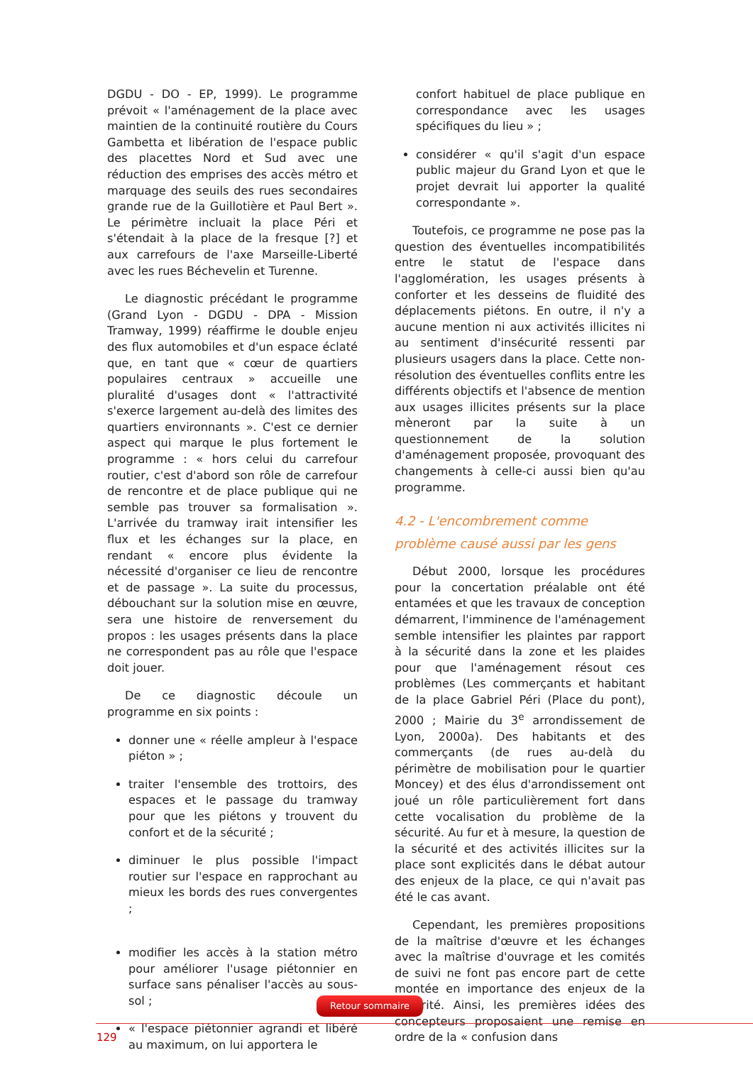DGDU - DO - EP, 1999). Le programme prévoit « l'aménagement de la place avec maintien de la continuité routière du Cours Gambetta et libération de l'espace public des placettes Nord et Sud avec une réduction des emprises des accès métro et marquage des seuils des rues secondaires grande rue de la Guillotière et Paul Bert ». Le périmètre incluait la place Péri et s'étendait à la place de la fresque [?] et aux carrefours de l'axe Marseille-Liberté avec les rues Béchevelin et Turenne.
Le diagnostic précédant le programme (Grand Lyon - DGDU - DPA - Mission Tramway, 1999) réaffirme le double enjeu des flux automobiles et d'un espace éclaté que, en tant que « cœur de quartiers populaires centraux » accueille une pluralité d'usages dont « l'attractivité s'exerce largement au-delà des limites des quartiers environnants ». C'est ce dernier aspect qui marque le plus fortement le programme : « hors celui du carrefour routier, c'est d'abord son rôle de carrefour de rencontre et de place publique qui ne semble pas trouver sa formalisation ». L'arrivée du tramway irait intensifier les flux et les échanges sur la place, en rendant « encore plus évidente la nécessité d'organiser ce lieu de rencontre et de passage ». La suite du processus, débouchant sur la solution mise en œuvre, sera une histoire de renversement du propos : les usages présents dans la place ne correspondent pas au rôle que l'espace doit jouer.
De ce diagnostic découle un programme en six points :
donner une « réelle ampleur à l'espace piéton » ;
traiter l'ensemble des trottoirs, des espaces et le passage du tramway pour que les piétons y trouvent du confort et de la sécurité ;
diminuer le plus possible l'impact routier sur l'espace en rapprochant au mieux les bords des rues convergentes ;
modifier les accès à la station métro pour améliorer l'usage piétonnier en surface sans pénaliser l'accès au sous-sol ;
« l'espace piétonnier agrandi et libéré au maximum, on lui apportera le
confort habituel de place publique en correspondance avec les usages spécifiques du lieu » ;
considérer « qu'il s'agit d'un espace public majeur du Grand Lyon et que le projet devrait lui apporter la qualité correspondante ».
Toutefois, ce programme ne pose pas la question des éventuelles incompatibilités entre le statut de l'espace dans l'agglomération, les usages présents à conforter et les desseins de fluidité des déplacements piétons. En outre, il n'y a aucune mention ni aux activités illicites ni au sentiment d'insécurité ressenti par plusieurs usagers dans la place. Cette non-résolution des éventuelles conflits entre les différents objectifs et l'absence de mention aux usages illicites présents sur la place mèneront par la suite à un questionnement de la solution d'aménagement proposée, provoquant des changements à celle-ci aussi bien qu'au programme.
4.2 - L'encombrement comme problème causé aussi par les gens
Début 2000, lorsque les procédures pour la concertation préalable ont été entamées et que les travaux de conception démarrent, l'imminence de l'aménagement semble intensifier les plaintes par rapport à la sécurité dans la zone et les plaides pour que l'aménagement résout ces problèmes (Les commerçants et habitant de la place Gabriel Péri (Place du pont), 2000 ; Mairie du 3<sup>e</sup> arrondissement de Lyon, 2000a). Des habitants et des commerçants (de rues au-delà du périmètre de mobilisation pour le quartier Moncey) et des élus d'arrondissement ont joué un rôle particulièrement fort dans cette vocalisation du problème de la sécurité. Au fur et à mesure, la question de la sécurité et des activités illicites sur la place sont explicités dans le débat autour des enjeux de la place, ce qui n'avait pas été le cas avant.
Cependant, les premières propositions de la maîtrise d'œuvre et les échanges avec la maîtrise d'ouvrage et les comités de suivi ne font pas encore part de cette montée en importance des enjeux de la sécurité. Ainsi, les premières idées des concepteurs proposaient une remise en ordre de la « confusion dans
Retour sommaire
129